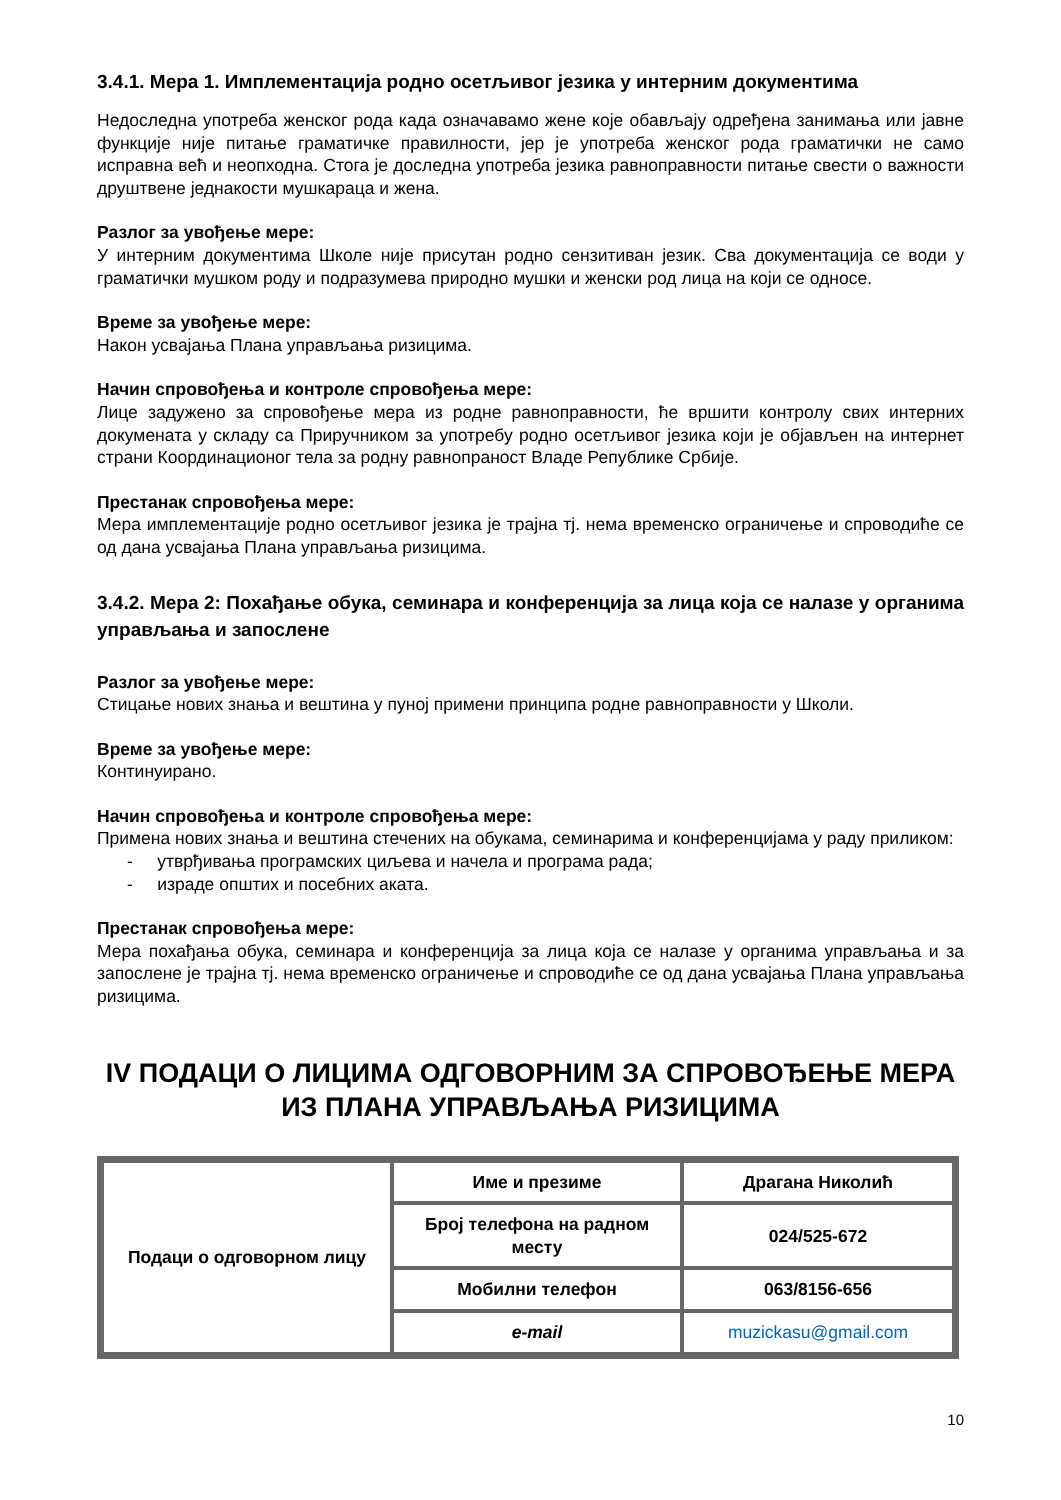3.4.1. Мера 1. Имплементација родно осетљивог језика у интерним документима
Недоследна употреба женског рода када означавамо жене које обављају одређена занимања или јавне функције није питање граматичке правилности, јер је употреба женског рода граматички не само исправна већ и неопходна. Стога је доследна употреба језика равноправности питање свести о важности друштвене једнакости мушкараца и жена.
Разлог за увођење мере:
У интерним документима Школе није присутан родно сензитиван језик. Сва документација се води у граматички мушком роду и подразумева природно мушки и женски род лица на који се односе.
Време за увођење мере:
Након усвајања Плана управљања ризицима.
Начин спровођења и контроле спровођења мере:
Лице задужено за спровођење мера из родне равноправности, ће вршити контролу свих интерних докумената у складу са Приручником за употребу родно осетљивог језика који је објављен на интернет страни Координационог тела за родну равнопраност Владе Републике Србије.
Престанак спровођења мере:
Мера имплементације родно осетљивог језика је трајна тј. нема временско ограничење и спроводиће се од дана усвајања Плана управљања ризицима.
3.4.2. Мера 2: Похађање обука, семинара и конференција за лица која се налазе у органима управљања и запослене
Разлог за увођење мере:
Стицање нових знања и вештина у пуној примени принципа родне равноправности у Школи.
Време за увођење мере:
Континуирано.
Начин спровођења и контроле спровођења мере:
Примена нових знања и вештина стечених на обукама, семинарима и конференцијама у раду приликом:
- утврђивања програмских циљева и начела и програма рада;
- израде општих и посебних аката.
Престанак спровођења мере:
Мера похађања обука, семинара и конференција за лица која се налазе у органима управљања и за запослене је трајна тј. нема временско ограничење и спроводиће се од дана усвајања Плана управљања ризицима.
IV ПОДАЦИ О ЛИЦИМА ОДГОВОРНИМ ЗА СПРОВОЂЕЊЕ МЕРА ИЗ ПЛАНА УПРАВЉАЊА РИЗИЦИМА
| Подаци о одговорном лицу | Име и презиме | Драгана Николић |
| | Број телефона на радном месту | 024/525-672 |
| | Мобилни телефон | 063/8156-656 |
| | e-mail | muzickasu@gmail.com |
10